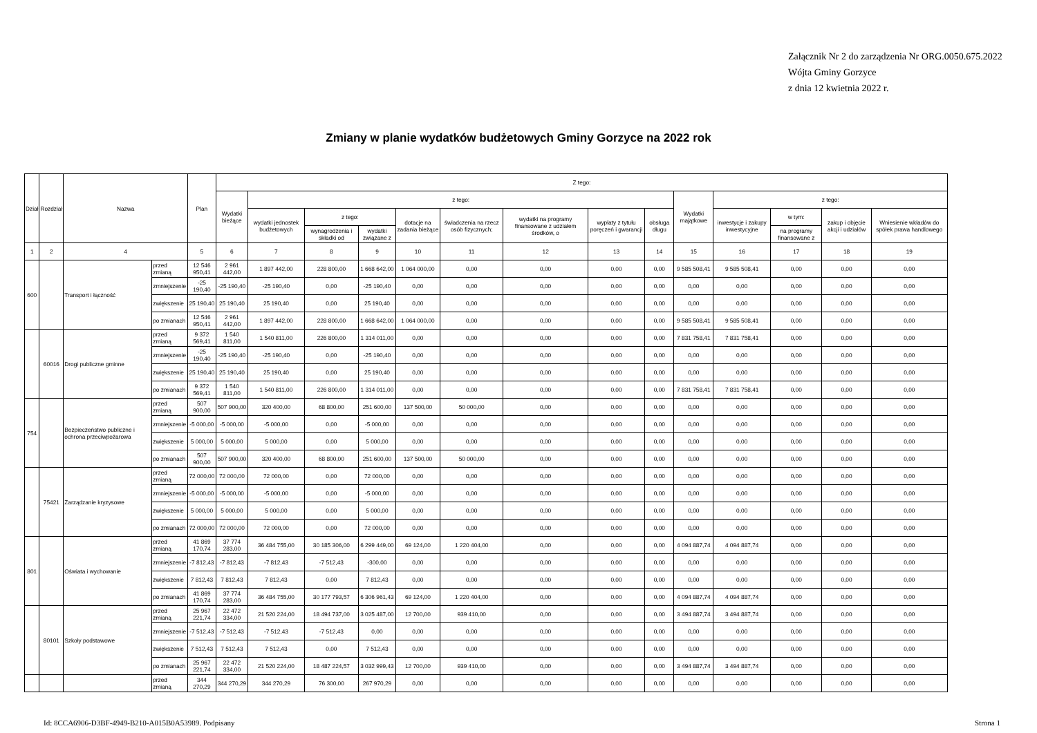Załącznik Nr 2 do zarządzenia Nr ORG.0050.675.2022
Wójta Gminy Gorzyce
z dnia 12 kwietnia 2022 r.
Zmiany w planie wydatków budżetowych Gminy Gorzyce na 2022 rok
| Dział | Rozdział | Nazwa | | Plan | Z tego: | | | | | | | | | | | | | |
| --- | --- | --- | --- | --- | --- | --- | --- | --- | --- | --- | --- | --- | --- | --- | --- | --- | --- | --- |
| | | | | | Wydatki bieżące | z tego: | | | | | | | | Wydatki majątkowe | z tego: | | | |
| | | | | | | wydatki jednostek budżetowych | z tego: | | dotacje na zadania bieżące | świadczenia na rzecz osób fizycznych; | wydatki na programy finansowane z udziałem środków, o | wypłaty z tytułu poręczeń i gwarancji | obsługa długu | | inwestycje i zakupy inwestycyjne | w tym: | zakup i objęcie akcji i udziałów | Wniesienie wkładów do spółek prawa handlowego |
| | | | | | | | wynagrodzenia i składki od | wydatki związane z | | | | | | | | na programy finansowane z | | |
| 1 | 2 | 4 | | 5 | 6 | 7 | 8 | 9 | 10 | 11 | 12 | 13 | 14 | 15 | 16 | 17 | 18 | 19 |
| 600 | | Transport i łączność | przed zmianą | 12 546 950,41 | 2 961 442,00 | 1 897 442,00 | 228 800,00 | 1 668 642,00 | 1 064 000,00 | 0,00 | 0,00 | 0,00 | 0,00 | 9 585 508,41 | 9 585 508,41 | 0,00 | 0,00 | 0,00 |
| | | | zmniejszenie | -25 190,40 | -25 190,40 | -25 190,40 | 0,00 | -25 190,40 | 0,00 | 0,00 | 0,00 | 0,00 | 0,00 | 0,00 | 0,00 | 0,00 | 0,00 | 0,00 |
| | | | zwiększenie | 25 190,40 | 25 190,40 | 25 190,40 | 0,00 | 25 190,40 | 0,00 | 0,00 | 0,00 | 0,00 | 0,00 | 0,00 | 0,00 | 0,00 | 0,00 | 0,00 |
| | | | po zmianach | 12 546 950,41 | 2 961 442,00 | 1 897 442,00 | 228 800,00 | 1 668 642,00 | 1 064 000,00 | 0,00 | 0,00 | 0,00 | 0,00 | 9 585 508,41 | 9 585 508,41 | 0,00 | 0,00 | 0,00 |
| | 60016 | Drogi publiczne gminne | przed zmianą | 9 372 569,41 | 1 540 811,00 | 1 540 811,00 | 226 800,00 | 1 314 011,00 | 0,00 | 0,00 | 0,00 | 0,00 | 0,00 | 7 831 758,41 | 7 831 758,41 | 0,00 | 0,00 | 0,00 |
| | | | zmniejszenie | -25 190,40 | -25 190,40 | -25 190,40 | 0,00 | -25 190,40 | 0,00 | 0,00 | 0,00 | 0,00 | 0,00 | 0,00 | 0,00 | 0,00 | 0,00 | 0,00 |
| | | | zwiększenie | 25 190,40 | 25 190,40 | 25 190,40 | 0,00 | 25 190,40 | 0,00 | 0,00 | 0,00 | 0,00 | 0,00 | 0,00 | 0,00 | 0,00 | 0,00 | 0,00 |
| | | | po zmianach | 9 372 569,41 | 1 540 811,00 | 1 540 811,00 | 226 800,00 | 1 314 011,00 | 0,00 | 0,00 | 0,00 | 0,00 | 0,00 | 7 831 758,41 | 7 831 758,41 | 0,00 | 0,00 | 0,00 |
| 754 | | Bezpieczeństwo publiczne i ochrona przeciwpożarowa | przed zmianą | 507 900,00 | 507 900,00 | 320 400,00 | 68 800,00 | 251 600,00 | 137 500,00 | 50 000,00 | 0,00 | 0,00 | 0,00 | 0,00 | 0,00 | 0,00 | 0,00 | 0,00 |
| | | | zmniejszenie | -5 000,00 | -5 000,00 | -5 000,00 | 0,00 | -5 000,00 | 0,00 | 0,00 | 0,00 | 0,00 | 0,00 | 0,00 | 0,00 | 0,00 | 0,00 | 0,00 |
| | | | zwiększenie | 5 000,00 | 5 000,00 | 5 000,00 | 0,00 | 5 000,00 | 0,00 | 0,00 | 0,00 | 0,00 | 0,00 | 0,00 | 0,00 | 0,00 | 0,00 | 0,00 |
| | | | po zmianach | 507 900,00 | 507 900,00 | 320 400,00 | 68 800,00 | 251 600,00 | 137 500,00 | 50 000,00 | 0,00 | 0,00 | 0,00 | 0,00 | 0,00 | 0,00 | 0,00 | 0,00 |
| | 75421 | Zarządzanie kryzysowe | przed zmianą | 72 000,00 | 72 000,00 | 72 000,00 | 0,00 | 72 000,00 | 0,00 | 0,00 | 0,00 | 0,00 | 0,00 | 0,00 | 0,00 | 0,00 | 0,00 | 0,00 |
| | | | zmniejszenie | -5 000,00 | -5 000,00 | -5 000,00 | 0,00 | -5 000,00 | 0,00 | 0,00 | 0,00 | 0,00 | 0,00 | 0,00 | 0,00 | 0,00 | 0,00 | 0,00 |
| | | | zwiększenie | 5 000,00 | 5 000,00 | 5 000,00 | 0,00 | 5 000,00 | 0,00 | 0,00 | 0,00 | 0,00 | 0,00 | 0,00 | 0,00 | 0,00 | 0,00 | 0,00 |
| | | | po zmianach | 72 000,00 | 72 000,00 | 72 000,00 | 0,00 | 72 000,00 | 0,00 | 0,00 | 0,00 | 0,00 | 0,00 | 0,00 | 0,00 | 0,00 | 0,00 | 0,00 |
| 801 | | Oświata i wychowanie | przed zmianą | 41 869 170,74 | 37 774 283,00 | 36 484 755,00 | 30 185 306,00 | 6 299 449,00 | 69 124,00 | 1 220 404,00 | 0,00 | 0,00 | 0,00 | 4 094 887,74 | 4 094 887,74 | 0,00 | 0,00 | 0,00 |
| | | | zmniejszenie | -7 812,43 | -7 812,43 | -7 812,43 | -7 512,43 | -300,00 | 0,00 | 0,00 | 0,00 | 0,00 | 0,00 | 0,00 | 0,00 | 0,00 | 0,00 | 0,00 |
| | | | zwiększenie | 7 812,43 | 7 812,43 | 7 812,43 | 0,00 | 7 812,43 | 0,00 | 0,00 | 0,00 | 0,00 | 0,00 | 0,00 | 0,00 | 0,00 | 0,00 | 0,00 |
| | | | po zmianach | 41 869 170,74 | 37 774 283,00 | 36 484 755,00 | 30 177 793,57 | 6 306 961,43 | 69 124,00 | 1 220 404,00 | 0,00 | 0,00 | 0,00 | 4 094 887,74 | 4 094 887,74 | 0,00 | 0,00 | 0,00 |
| | 80101 | Szkoły podstawowe | przed zmianą | 25 967 221,74 | 22 472 334,00 | 21 520 224,00 | 18 494 737,00 | 3 025 487,00 | 12 700,00 | 939 410,00 | 0,00 | 0,00 | 0,00 | 3 494 887,74 | 3 494 887,74 | 0,00 | 0,00 | 0,00 |
| | | | zmniejszenie | -7 512,43 | -7 512,43 | -7 512,43 | -7 512,43 | 0,00 | 0,00 | 0,00 | 0,00 | 0,00 | 0,00 | 0,00 | 0,00 | 0,00 | 0,00 | 0,00 |
| | | | zwiększenie | 7 512,43 | 7 512,43 | 7 512,43 | 0,00 | 7 512,43 | 0,00 | 0,00 | 0,00 | 0,00 | 0,00 | 0,00 | 0,00 | 0,00 | 0,00 | 0,00 |
| | | | po zmianach | 25 967 221,74 | 22 472 334,00 | 21 520 224,00 | 18 487 224,57 | 3 032 999,43 | 12 700,00 | 939 410,00 | 0,00 | 0,00 | 0,00 | 3 494 887,74 | 3 494 887,74 | 0,00 | 0,00 | 0,00 |
| | | | przed zmianą | 344 270,29 | 344 270,29 | 344 270,29 | 76 300,00 | 267 970,29 | 0,00 | 0,00 | 0,00 | 0,00 | 0,00 | 0,00 | 0,00 | 0,00 | 0,00 | 0,00 |
Id: 8CCA6906-D3BF-4949-B210-A015B0A53989. Podpisany
Strona 1